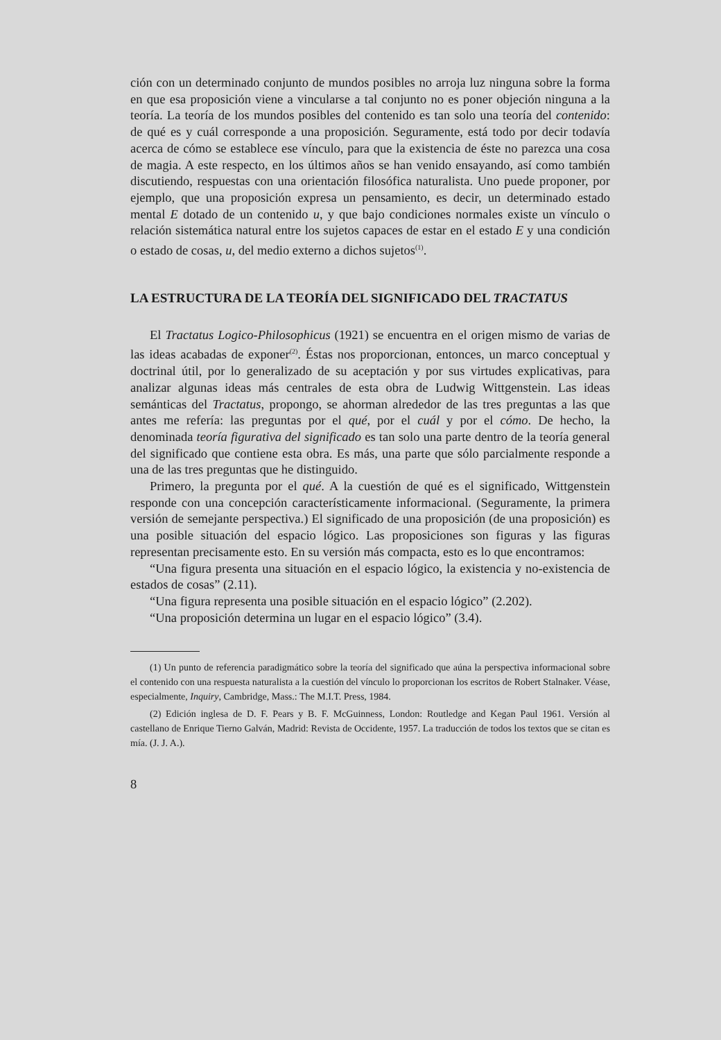ción con un determinado conjunto de mundos posibles no arroja luz ninguna sobre la forma en que esa proposición viene a vincularse a tal conjunto no es poner objeción ninguna a la teoría. La teoría de los mundos posibles del contenido es tan solo una teoría del contenido: de qué es y cuál corresponde a una proposición. Seguramente, está todo por decir todavía acerca de cómo se establece ese vínculo, para que la existencia de éste no parezca una cosa de magia. A este respecto, en los últimos años se han venido ensayando, así como también discutiendo, respuestas con una orientación filosófica naturalista. Uno puede proponer, por ejemplo, que una proposición expresa un pensamiento, es decir, un determinado estado mental E dotado de un contenido u, y que bajo condiciones normales existe un vínculo o relación sistemática natural entre los sujetos capaces de estar en el estado E y una condición o estado de cosas, u, del medio externo a dichos sujetos<sup>(1)</sup>.
LA ESTRUCTURA DE LA TEORÍA DEL SIGNIFICADO DEL TRACTATUS
El Tractatus Logico-Philosophicus (1921) se encuentra en el origen mismo de varias de las ideas acabadas de exponer<sup>(2)</sup>. Éstas nos proporcionan, entonces, un marco conceptual y doctrinal útil, por lo generalizado de su aceptación y por sus virtudes explicativas, para analizar algunas ideas más centrales de esta obra de Ludwig Wittgenstein. Las ideas semánticas del Tractatus, propongo, se ahorman alrededor de las tres preguntas a las que antes me refería: las preguntas por el qué, por el cuál y por el cómo. De hecho, la denominada teoría figurativa del significado es tan solo una parte dentro de la teoría general del significado que contiene esta obra. Es más, una parte que sólo parcialmente responde a una de las tres preguntas que he distinguido.
Primero, la pregunta por el qué. A la cuestión de qué es el significado, Wittgenstein responde con una concepción característicamente informacional. (Seguramente, la primera versión de semejante perspectiva.) El significado de una proposición (de una proposición) es una posible situación del espacio lógico. Las proposiciones son figuras y las figuras representan precisamente esto. En su versión más compacta, esto es lo que encontramos:
“Una figura presenta una situación en el espacio lógico, la existencia y no-existencia de estados de cosas” (2.11).
“Una figura representa una posible situación en el espacio lógico” (2.202).
“Una proposición determina un lugar en el espacio lógico” (3.4).
(1) Un punto de referencia paradigmático sobre la teoría del significado que aúna la perspectiva informacional sobre el contenido con una respuesta naturalista a la cuestión del vínculo lo proporcionan los escritos de Robert Stalnaker. Véase, especialmente, Inquiry, Cambridge, Mass.: The M.I.T. Press, 1984.
(2) Edición inglesa de D. F. Pears y B. F. McGuinness, London: Routledge and Kegan Paul 1961. Versión al castellano de Enrique Tierno Galván, Madrid: Revista de Occidente, 1957. La traducción de todos los textos que se citan es mía. (J. J. A.).
8